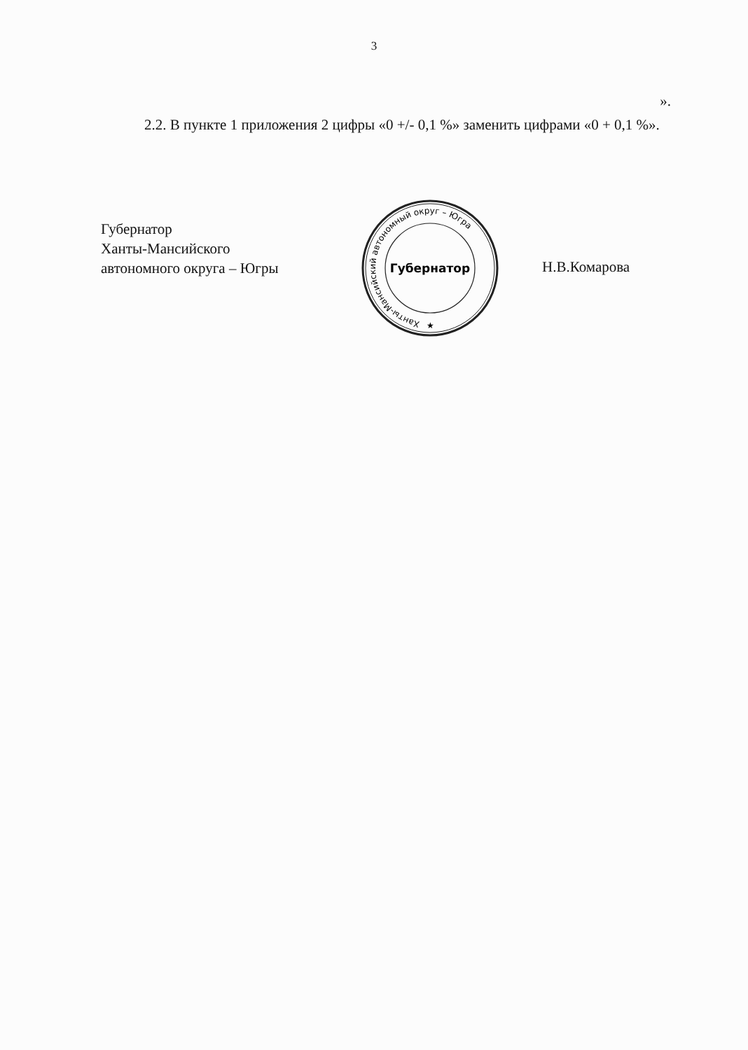3
».
2.2. В пункте 1 приложения 2 цифры «0 +/- 0,1 %» заменить цифрами «0 + 0,1 %».
Губернатор
Ханты-Мансийского
автономного округа – Югры
Ханты-Мансийский автономный округ – Югра
Губернатор
★
Н.В.Комарова